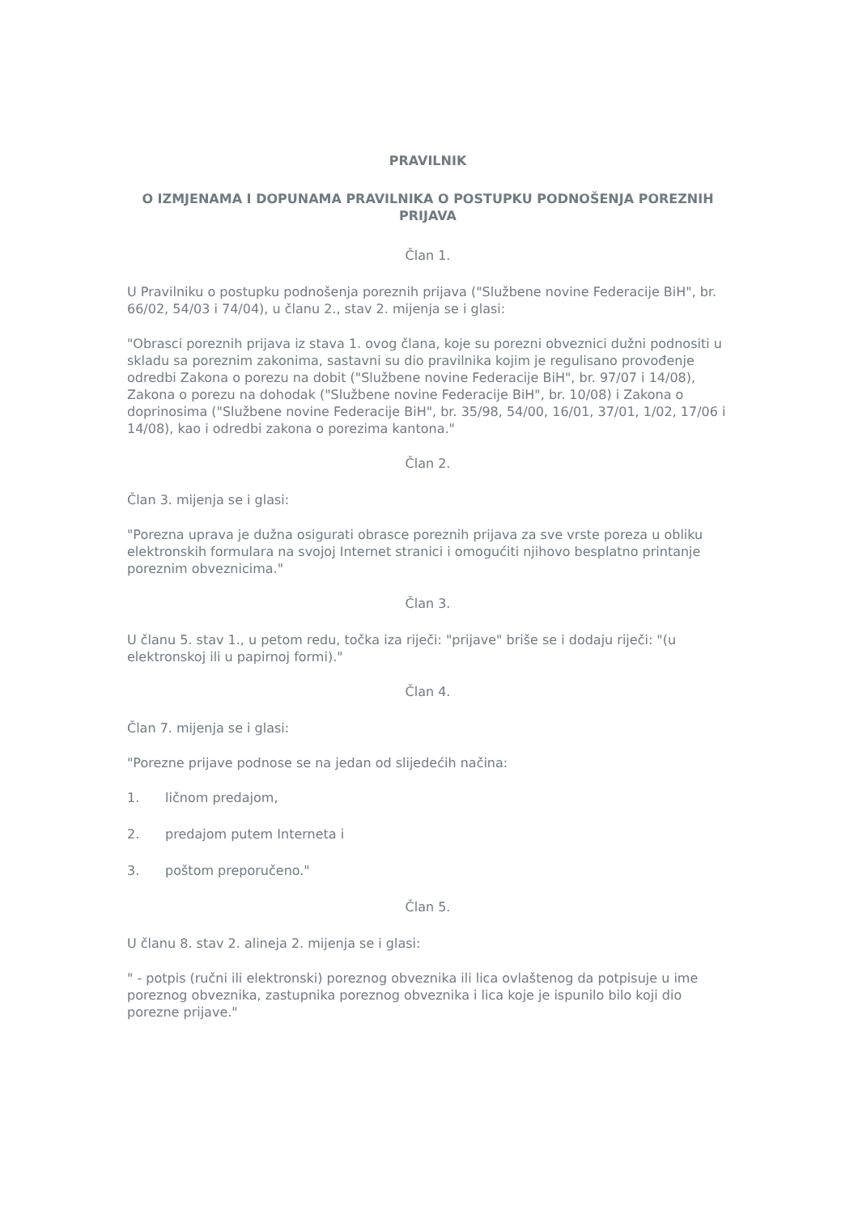PRAVILNIK
O IZMJENAMA I DOPUNAMA PRAVILNIKA O POSTUPKU PODNOŠENJA POREZNIH PRIJAVA
Član 1.
U Pravilniku o postupku podnošenja poreznih prijava ("Službene novine Federacije BiH", br. 66/02, 54/03 i 74/04), u članu 2., stav 2. mijenja se i glasi:
"Obrasci poreznih prijava iz stava 1. ovog člana, koje su porezni obveznici dužni podnositi u skladu sa poreznim zakonima, sastavni su dio pravilnika kojim je regulisano provođenje odredbi Zakona o porezu na dobit ("Službene novine Federacije BiH", br. 97/07 i 14/08), Zakona o porezu na dohodak ("Službene novine Federacije BiH", br. 10/08) i Zakona o doprinosima ("Službene novine Federacije BiH", br. 35/98, 54/00, 16/01, 37/01, 1/02, 17/06 i 14/08), kao i odredbi zakona o porezima kantona."
Član 2.
Član 3. mijenja se i glasi:
"Porezna uprava je dužna osigurati obrasce poreznih prijava za sve vrste poreza u obliku elektronskih formulara na svojoj Internet stranici i omogućiti njihovo besplatno printanje poreznim obveznicima."
Član 3.
U članu 5. stav 1., u petom redu, točka iza riječi: "prijave" briše se i dodaju riječi: "(u elektronskoj ili u papirnoj formi)."
Član 4.
Član 7. mijenja se i glasi:
"Porezne prijave podnose se na jedan od slijedećih načina:
1. ličnom predajom,
2. predajom putem Interneta i
3. poštom preporučeno."
Član 5.
U članu 8. stav 2. alineja 2. mijenja se i glasi:
" - potpis (ručni ili elektronski) poreznog obveznika ili lica ovlaštenog da potpisuje u ime poreznog obveznika, zastupnika poreznog obveznika i lica koje je ispunilo bilo koji dio porezne prijave."